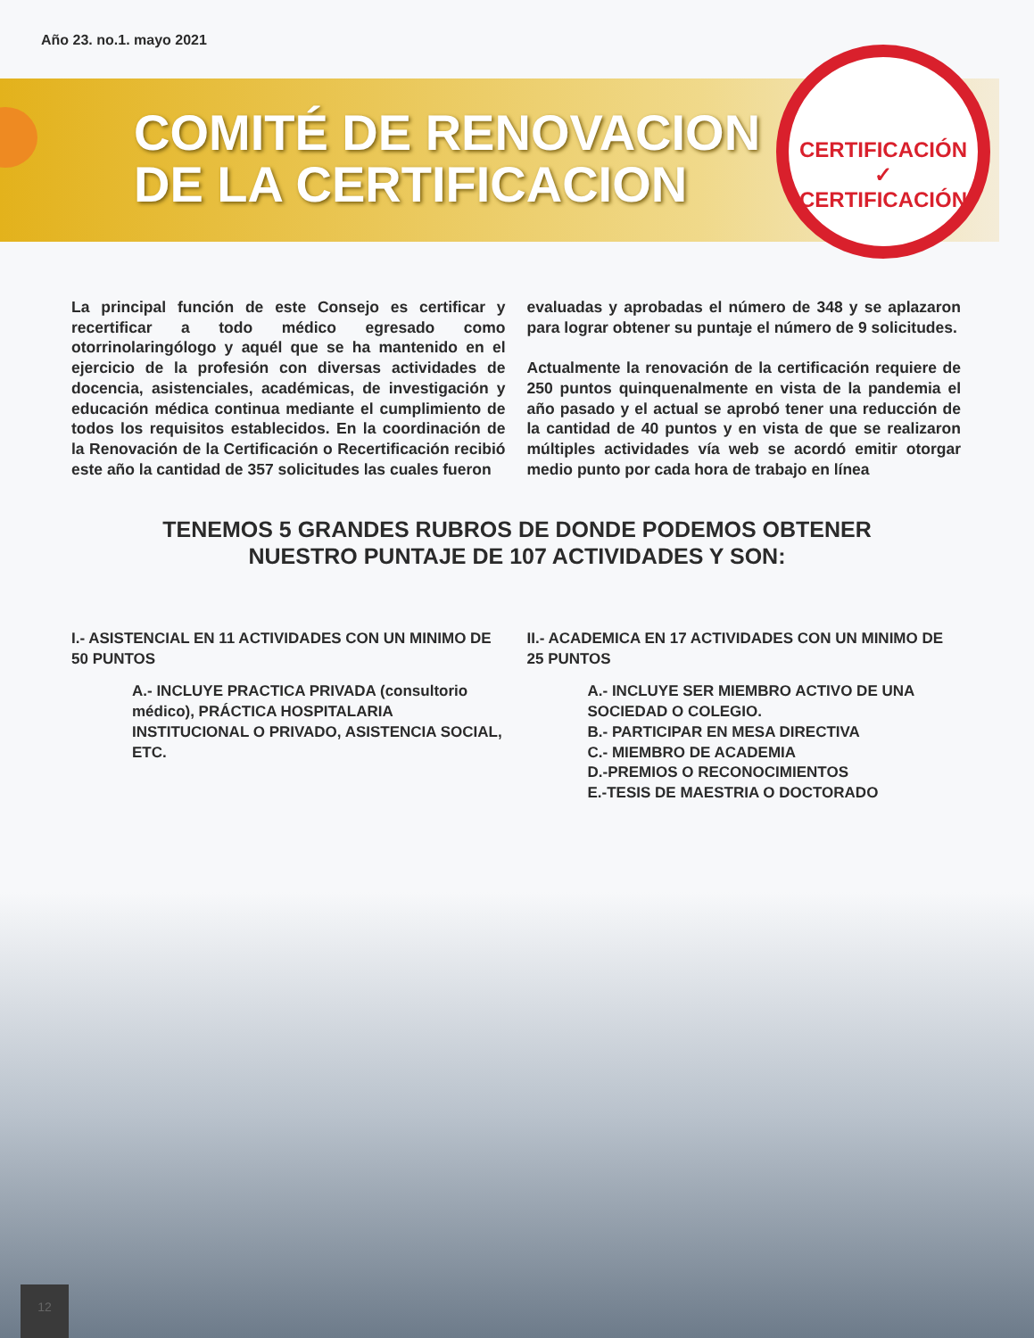Año 23. no.1. mayo 2021
COMITÉ DE RENOVACION
DE LA CERTIFICACION
CERTIFICACIÓN ✓
CERTIFICACIÓN
La principal función de este Consejo es certificar y recertificar a todo médico egresado como otorrinolaringólogo y aquél que se ha mantenido en el ejercicio de la profesión con diversas actividades de docencia, asistenciales, académicas, de investigación y educación médica continua mediante el cumplimiento de todos los requisitos establecidos. En la coordinación de la Renovación de la Certificación o Recertificación recibió este año la cantidad de 357 solicitudes las cuales fueron
evaluadas y aprobadas el número de 348 y se aplazaron para lograr obtener su puntaje el número de 9 solicitudes.
Actualmente la renovación de la certificación requiere de 250 puntos quinquenalmente en vista de la pandemia el año pasado y el actual se aprobó tener una reducción de la cantidad de 40 puntos y en vista de que se realizaron múltiples actividades vía web se acordó emitir otorgar medio punto por cada hora de trabajo en línea
TENEMOS 5 GRANDES RUBROS DE DONDE PODEMOS OBTENER
NUESTRO PUNTAJE DE 107 ACTIVIDADES Y SON:
I.- ASISTENCIAL EN 11 ACTIVIDADES CON UN MINIMO DE 50 PUNTOS
A.- INCLUYE PRACTICA PRIVADA (consultorio médico), PRÁCTICA HOSPITALARIA INSTITUCIONAL O PRIVADO, ASISTENCIA SOCIAL, ETC.
II.- ACADEMICA EN 17 ACTIVIDADES CON UN MINIMO DE 25 PUNTOS
A.- INCLUYE SER MIEMBRO ACTIVO DE UNA SOCIEDAD O COLEGIO.
B.- PARTICIPAR EN MESA DIRECTIVA
C.- MIEMBRO DE ACADEMIA
D.-PREMIOS O RECONOCIMIENTOS
E.-TESIS DE MAESTRIA O DOCTORADO
12